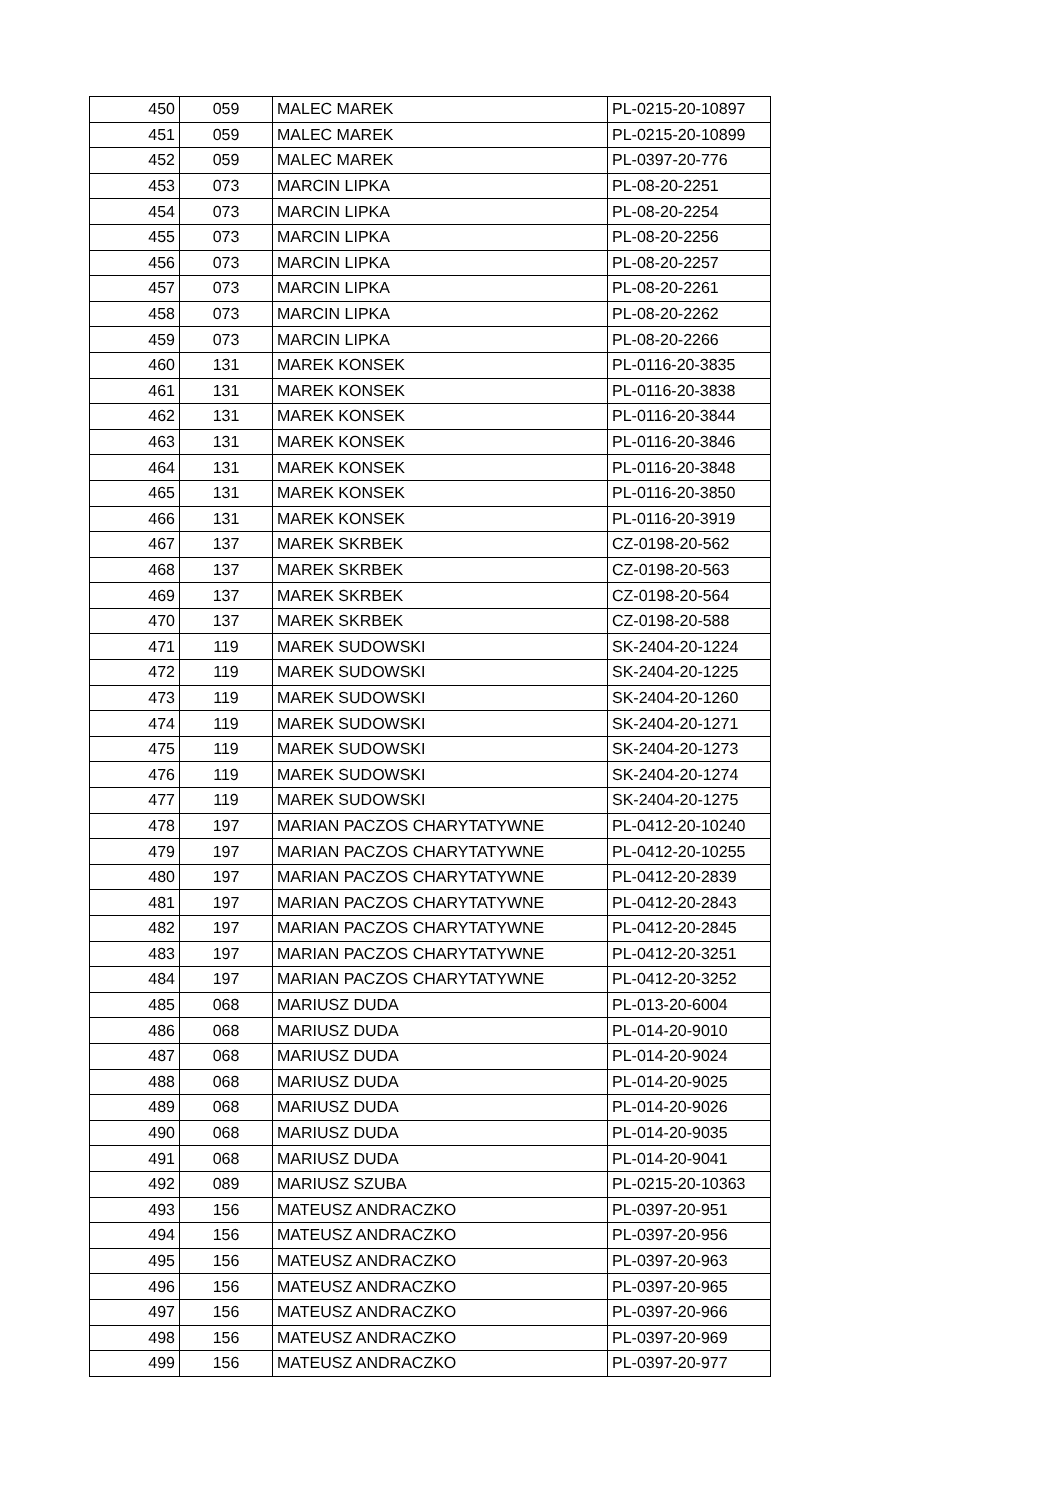| 450 | 059 | MALEC MAREK | PL-0215-20-10897 |
| 451 | 059 | MALEC MAREK | PL-0215-20-10899 |
| 452 | 059 | MALEC MAREK | PL-0397-20-776 |
| 453 | 073 | MARCIN LIPKA | PL-08-20-2251 |
| 454 | 073 | MARCIN LIPKA | PL-08-20-2254 |
| 455 | 073 | MARCIN LIPKA | PL-08-20-2256 |
| 456 | 073 | MARCIN LIPKA | PL-08-20-2257 |
| 457 | 073 | MARCIN LIPKA | PL-08-20-2261 |
| 458 | 073 | MARCIN LIPKA | PL-08-20-2262 |
| 459 | 073 | MARCIN LIPKA | PL-08-20-2266 |
| 460 | 131 | MAREK KONSEK | PL-0116-20-3835 |
| 461 | 131 | MAREK KONSEK | PL-0116-20-3838 |
| 462 | 131 | MAREK KONSEK | PL-0116-20-3844 |
| 463 | 131 | MAREK KONSEK | PL-0116-20-3846 |
| 464 | 131 | MAREK KONSEK | PL-0116-20-3848 |
| 465 | 131 | MAREK KONSEK | PL-0116-20-3850 |
| 466 | 131 | MAREK KONSEK | PL-0116-20-3919 |
| 467 | 137 | MAREK SKRBEK | CZ-0198-20-562 |
| 468 | 137 | MAREK SKRBEK | CZ-0198-20-563 |
| 469 | 137 | MAREK SKRBEK | CZ-0198-20-564 |
| 470 | 137 | MAREK SKRBEK | CZ-0198-20-588 |
| 471 | 119 | MAREK SUDOWSKI | SK-2404-20-1224 |
| 472 | 119 | MAREK SUDOWSKI | SK-2404-20-1225 |
| 473 | 119 | MAREK SUDOWSKI | SK-2404-20-1260 |
| 474 | 119 | MAREK SUDOWSKI | SK-2404-20-1271 |
| 475 | 119 | MAREK SUDOWSKI | SK-2404-20-1273 |
| 476 | 119 | MAREK SUDOWSKI | SK-2404-20-1274 |
| 477 | 119 | MAREK SUDOWSKI | SK-2404-20-1275 |
| 478 | 197 | MARIAN PACZOS CHARYTATYWNE | PL-0412-20-10240 |
| 479 | 197 | MARIAN PACZOS CHARYTATYWNE | PL-0412-20-10255 |
| 480 | 197 | MARIAN PACZOS CHARYTATYWNE | PL-0412-20-2839 |
| 481 | 197 | MARIAN PACZOS CHARYTATYWNE | PL-0412-20-2843 |
| 482 | 197 | MARIAN PACZOS CHARYTATYWNE | PL-0412-20-2845 |
| 483 | 197 | MARIAN PACZOS CHARYTATYWNE | PL-0412-20-3251 |
| 484 | 197 | MARIAN PACZOS CHARYTATYWNE | PL-0412-20-3252 |
| 485 | 068 | MARIUSZ DUDA | PL-013-20-6004 |
| 486 | 068 | MARIUSZ DUDA | PL-014-20-9010 |
| 487 | 068 | MARIUSZ DUDA | PL-014-20-9024 |
| 488 | 068 | MARIUSZ DUDA | PL-014-20-9025 |
| 489 | 068 | MARIUSZ DUDA | PL-014-20-9026 |
| 490 | 068 | MARIUSZ DUDA | PL-014-20-9035 |
| 491 | 068 | MARIUSZ DUDA | PL-014-20-9041 |
| 492 | 089 | MARIUSZ SZUBA | PL-0215-20-10363 |
| 493 | 156 | MATEUSZ ANDRACZKO | PL-0397-20-951 |
| 494 | 156 | MATEUSZ ANDRACZKO | PL-0397-20-956 |
| 495 | 156 | MATEUSZ ANDRACZKO | PL-0397-20-963 |
| 496 | 156 | MATEUSZ ANDRACZKO | PL-0397-20-965 |
| 497 | 156 | MATEUSZ ANDRACZKO | PL-0397-20-966 |
| 498 | 156 | MATEUSZ ANDRACZKO | PL-0397-20-969 |
| 499 | 156 | MATEUSZ ANDRACZKO | PL-0397-20-977 |